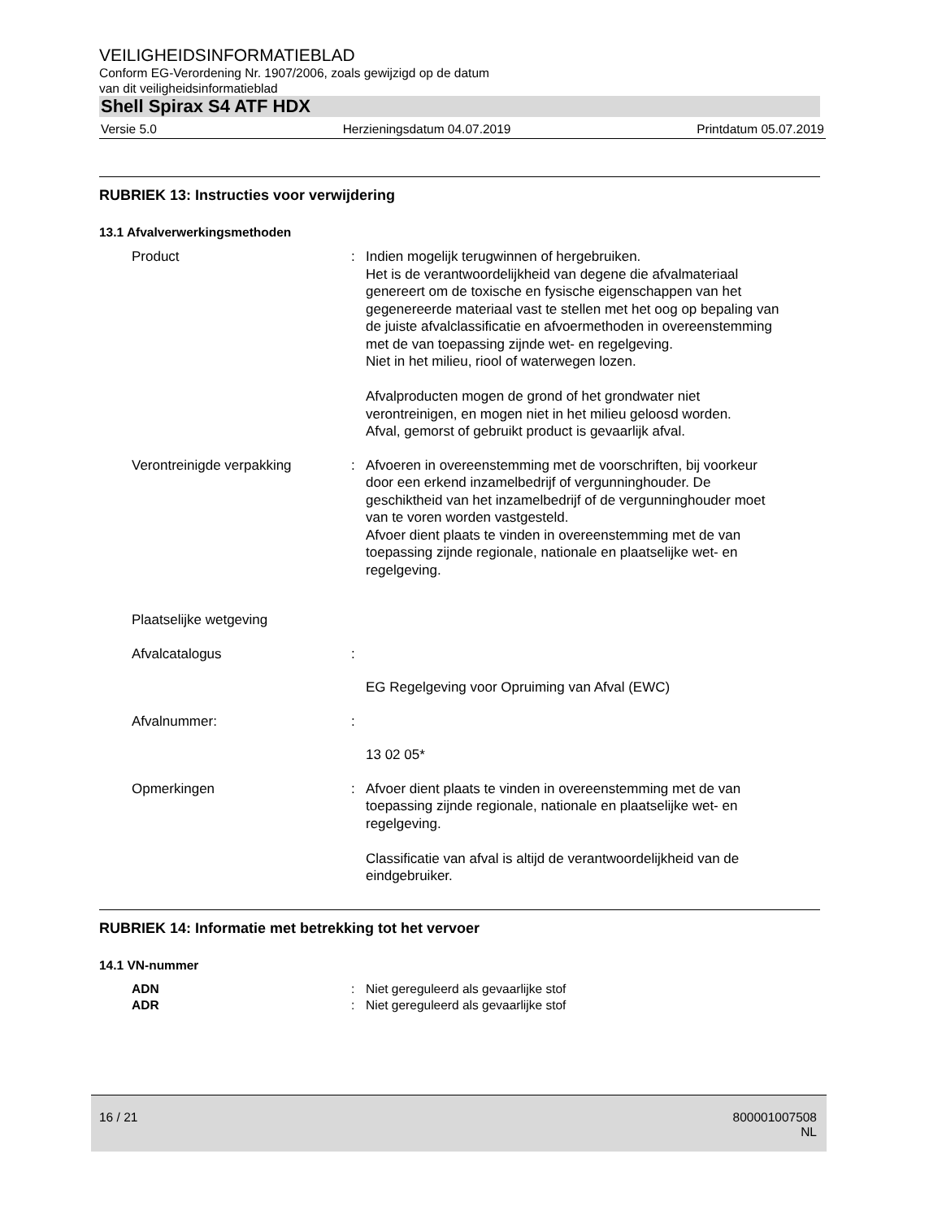VEILIGHEIDSINFORMATIEBLAD
Conform EG-Verordening Nr. 1907/2006, zoals gewijzigd op de datum
van dit veiligheidsinformatieblad
Shell Spirax S4 ATF HDX
Versie 5.0 Herzieningsdatum 04.07.2019 Printdatum 05.07.2019
RUBRIEK 13: Instructies voor verwijdering
13.1 Afvalverwerkingsmethoden
Product : Indien mogelijk terugwinnen of hergebruiken.
Het is de verantwoordelijkheid van degene die afvalmateriaal genereert om de toxische en fysische eigenschappen van het gegenereerde materiaal vast te stellen met het oog op bepaling van de juiste afvalclassificatie en afvoermethoden in overeenstemming met de van toepassing zijnde wet- en regelgeving.
Niet in het milieu, riool of waterwegen lozen.
Afvalproducten mogen de grond of het grondwater niet verontreinigen, en mogen niet in het milieu geloosd worden.
Afval, gemorst of gebruikt product is gevaarlijk afval.
Verontreinigde verpakking : Afvoeren in overeenstemming met de voorschriften, bij voorkeur door een erkend inzamelbedrijf of vergunninghouder. De geschiktheid van het inzamelbedrijf of de vergunninghouder moet van te voren worden vastgesteld.
Afvoer dient plaats te vinden in overeenstemming met de van toepassing zijnde regionale, nationale en plaatselijke wet- en regelgeving.
Plaatselijke wetgeving
Afvalcatalogus :
EG Regelgeving voor Opruiming van Afval (EWC)
Afvalnummer: :
13 02 05*
Opmerkingen : Afvoer dient plaats te vinden in overeenstemming met de van toepassing zijnde regionale, nationale en plaatselijke wet- en regelgeving.
Classificatie van afval is altijd de verantwoordelijkheid van de eindgebruiker.
RUBRIEK 14: Informatie met betrekking tot het vervoer
14.1 VN-nummer
ADN : Niet gereguleerd als gevaarlijke stof
ADR : Niet gereguleerd als gevaarlijke stof
16 / 21 800001007508
NL